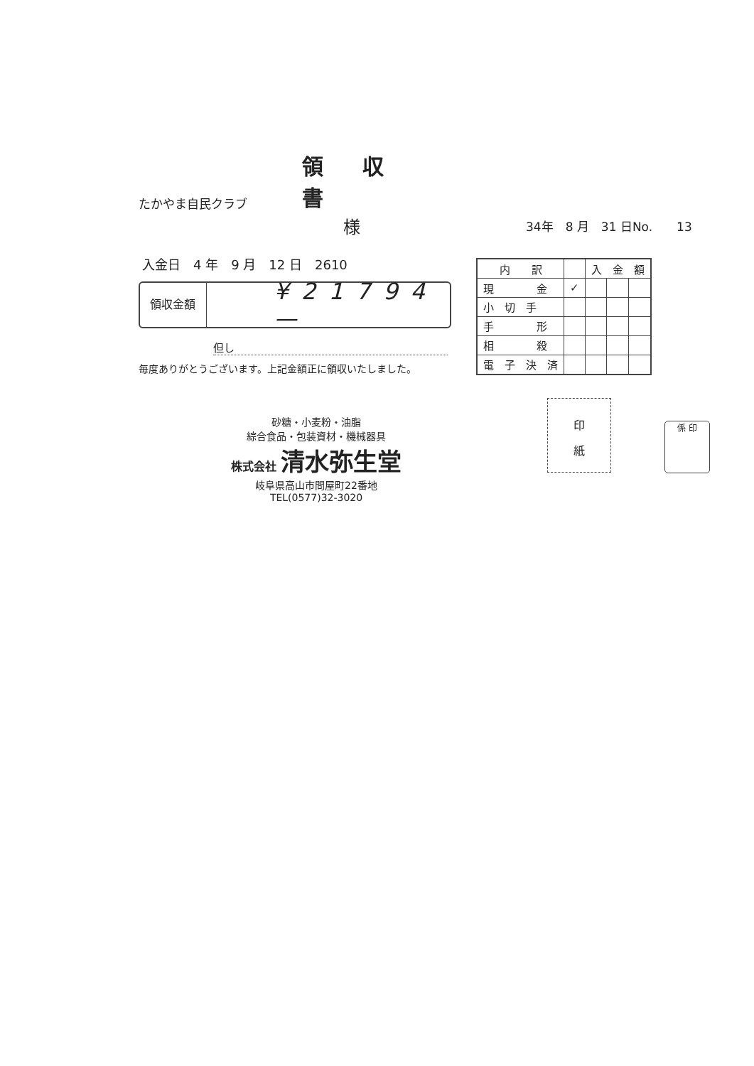たかやま自民クラブ
領収書
様
34年　8 月　31 日No.　　13
入金日　4 年　9 月　12 日　2610
領収金額
¥21794—
但し
毎度ありがとうございます。上記金額正に領収いたしました。
| 内 訳 | | 入 金 額 | | |
| --- | --- | --- | --- | --- |
| 現 金 | ✓ | | | |
| 小 切 手 | | | | |
| 手 形 | | | | |
| 相 殺 | | | | |
| 電 子 決 済 | | | | |
砂糖・小麦粉・油脂
綜合食品・包装資材・機械器具
株式会社 清水弥生堂
岐阜県高山市問屋町22番地
TEL(0577)32-3020
印
紙
係 印